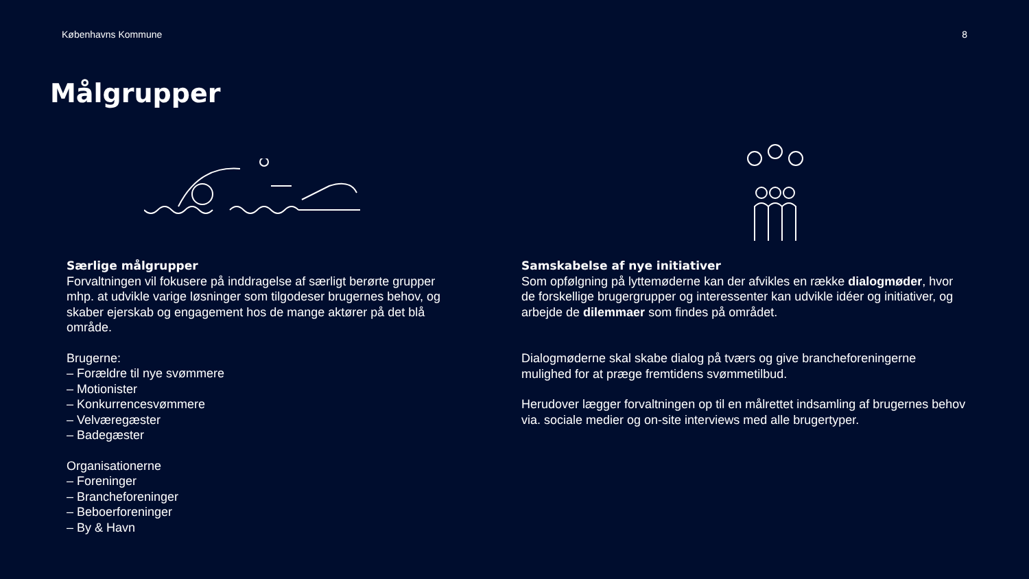Københavns Kommune 8
Målgrupper
Særlige målgrupper
Forvaltningen vil fokusere på inddragelse af særligt berørte grupper mhp. at udvikle varige løsninger som tilgodeser brugernes behov, og skaber ejerskab og engagement hos de mange aktører på det blå område.
Brugerne:
– Forældre til nye svømmere
– Motionister
– Konkurrencesvømmere
– Velværegæster
– Badegæster
Organisationerne
– Foreninger
– Brancheforeninger
– Beboerforeninger
– By & Havn
Samskabelse af nye initiativer
Som opfølgning på lyttemøderne kan der afvikles en række dialogmøder, hvor de forskellige brugergrupper og interessenter kan udvikle idéer og initiativer, og arbejde de dilemmaer som findes på området.
Dialogmøderne skal skabe dialog på tværs og give brancheforeningerne mulighed for at præge fremtidens svømmetilbud.
Herudover lægger forvaltningen op til en målrettet indsamling af brugernes behov via. sociale medier og on-site interviews med alle brugertyper.